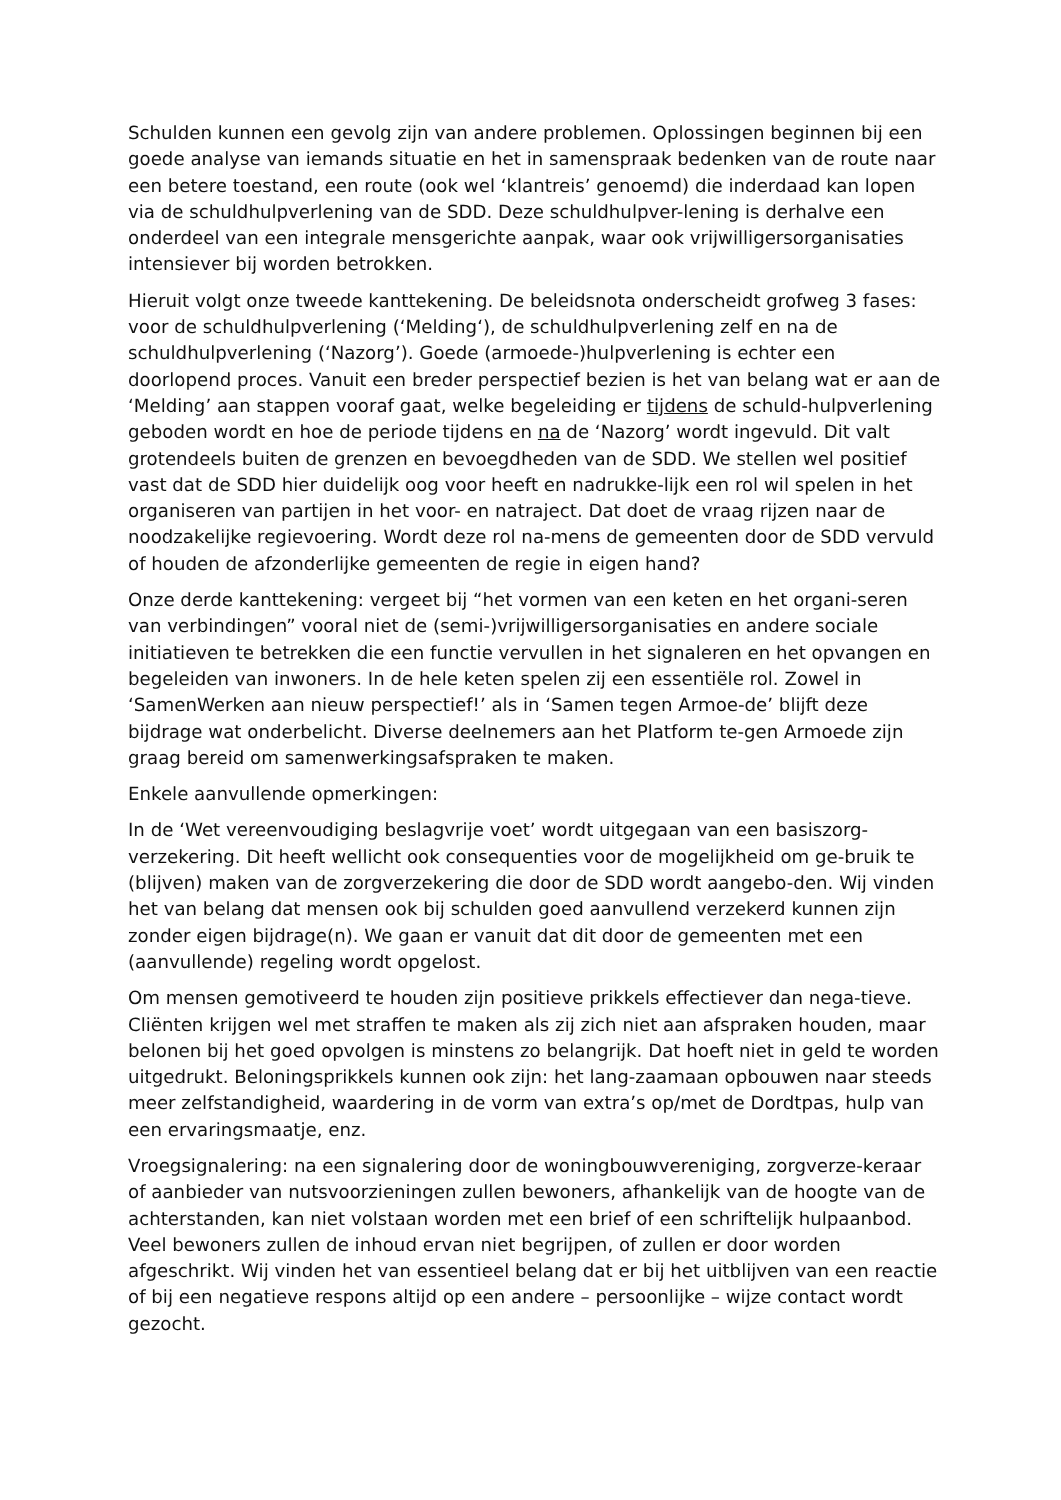Schulden kunnen een gevolg zijn van andere problemen. Oplossingen beginnen bij een goede analyse van iemands situatie en het in samenspraak bedenken van de route naar een betere toestand, een route (ook wel ‘klantreis’ genoemd) die inderdaad kan lopen via de schuldhulpverlening van de SDD. Deze schuldhulpver-lening is derhalve een onderdeel van een integrale mensgerichte aanpak, waar ook vrijwilligersorganisaties intensiever bij worden betrokken.
Hieruit volgt onze tweede kanttekening. De beleidsnota onderscheidt grofweg 3 fases: voor de schuldhulpverlening (‘Melding‘), de schuldhulpverlening zelf en na de schuldhulpverlening (‘Nazorg’). Goede (armoede-)hulpverlening is echter een doorlopend proces. Vanuit een breder perspectief bezien is het van belang wat er aan de ‘Melding’ aan stappen vooraf gaat, welke begeleiding er tijdens de schuld-hulpverlening geboden wordt en hoe de periode tijdens en na de ‘Nazorg’ wordt ingevuld. Dit valt grotendeels buiten de grenzen en bevoegdheden van de SDD. We stellen wel positief vast dat de SDD hier duidelijk oog voor heeft en nadrukke-lijk een rol wil spelen in het organiseren van partijen in het voor- en natraject. Dat doet de vraag rijzen naar de noodzakelijke regievoering. Wordt deze rol na-mens de gemeenten door de SDD vervuld of houden de afzonderlijke gemeenten de regie in eigen hand?
Onze derde kanttekening: vergeet bij “het vormen van een keten en het organi-seren van verbindingen” vooral niet de (semi-)vrijwilligersorganisaties en andere sociale initiatieven te betrekken die een functie vervullen in het signaleren en het opvangen en begeleiden van inwoners. In de hele keten spelen zij een essentiële rol. Zowel in ‘SamenWerken aan nieuw perspectief!’ als in ‘Samen tegen Armoe-de’ blijft deze bijdrage wat onderbelicht. Diverse deelnemers aan het Platform te-gen Armoede zijn graag bereid om samenwerkingsafspraken te maken.
Enkele aanvullende opmerkingen:
In de ‘Wet vereenvoudiging beslagvrije voet’ wordt uitgegaan van een basiszorg-verzekering. Dit heeft wellicht ook consequenties voor de mogelijkheid om ge-bruik te (blijven) maken van de zorgverzekering die door de SDD wordt aangebo-den. Wij vinden het van belang dat mensen ook bij schulden goed aanvullend verzekerd kunnen zijn zonder eigen bijdrage(n). We gaan er vanuit dat dit door de gemeenten met een (aanvullende) regeling wordt opgelost.
Om mensen gemotiveerd te houden zijn positieve prikkels effectiever dan nega-tieve. Cliënten krijgen wel met straffen te maken als zij zich niet aan afspraken houden, maar belonen bij het goed opvolgen is minstens zo belangrijk. Dat hoeft niet in geld te worden uitgedrukt. Beloningsprikkels kunnen ook zijn: het lang-zaamaan opbouwen naar steeds meer zelfstandigheid, waardering in de vorm van extra’s op/met de Dordtpas, hulp van een ervaringsmaatje, enz.
Vroegsignalering: na een signalering door de woningbouwvereniging, zorgverze-keraar of aanbieder van nutsvoorzieningen zullen bewoners, afhankelijk van de hoogte van de achterstanden, kan niet volstaan worden met een brief of een schriftelijk hulpaanbod. Veel bewoners zullen de inhoud ervan niet begrijpen, of zullen er door worden afgeschrikt. Wij vinden het van essentieel belang dat er bij het uitblijven van een reactie of bij een negatieve respons altijd op een andere – persoonlijke – wijze contact wordt gezocht.